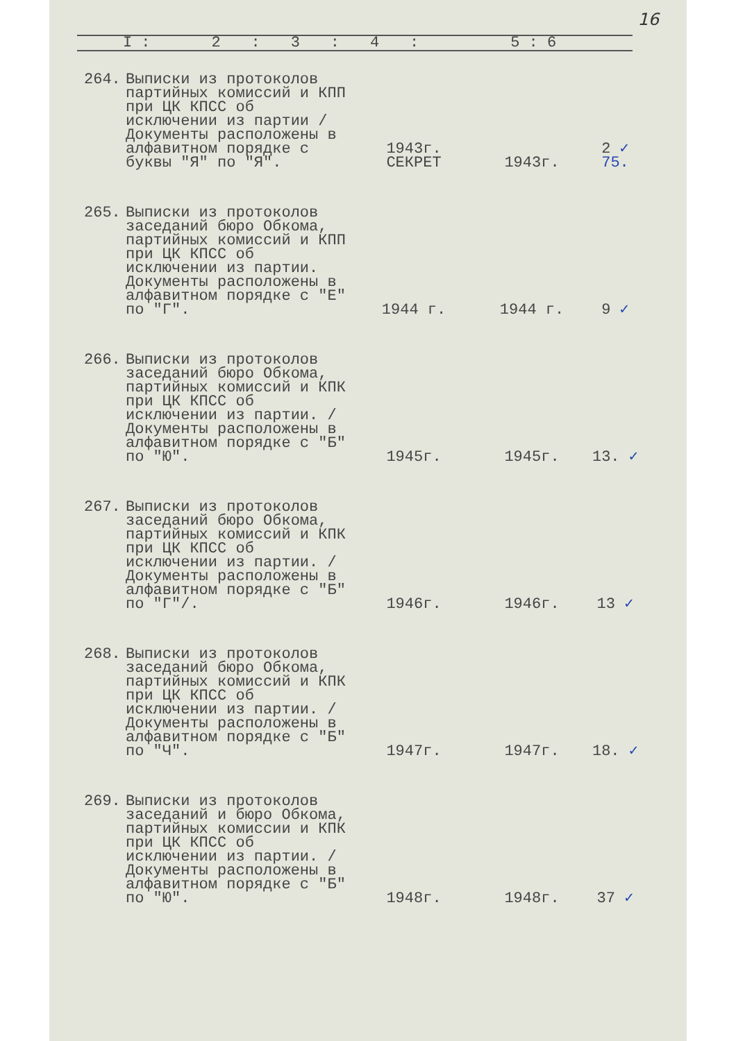16
| I : | 2 | : | 3 | : | 4 | : | 5 : 6 |
| --- | --- | --- | --- | --- | --- | --- | --- |
| 264. | Выписки из протоколов партийных комиссий и КПП при ЦК КПСС об исключении из партии / Документы расположены в алфавитном порядке с буквы "Я" по "Я". | 1943г. СЕКРЕТ | 1943г. | 2 ✓ 75. |
| 265. | Выписки из протоколов заседаний бюро Обкома, партийных комиссий и КПП при ЦК КПСС об исключении из партии. Документы расположены в алфавитном порядке с "Е" по "Г". | 1944 г. | 1944 г. | 9 ✓ |
| 266. | Выписки из протоколов заседаний бюро Обкома, партийных комиссий и КПК при ЦК КПСС об исключении из партии. / Документы расположены в алфавитном порядке с "Б" по "Ю". | 1945г. | 1945г. | 13. ✓ |
| 267. | Выписки из протоколов заседаний бюро Обкома, партийных комиссий и КПК при ЦК КПСС об исключении из партии. /Документы расположены в алфавитном порядке с "Б" по "Г"/. | 1946г. | 1946г. | 13 ✓ |
| 268. | Выписки из протоколов заседаний бюро Обкома, партийных комиссий и КПК при ЦК КПСС об исключении из партии. /Документы расположены в алфавитном порядке с "Б" по "Ч". | 1947г. | 1947г. | 18. ✓ |
| 269. | Выписки из протоколов заседаний и бюро Обкома, партийных комиссии и КПК при ЦК КПСС об исключении из партии. /Документы расположены в алфавитном порядке с "Б" по "Ю". | 1948г. | 1948г. | 37 ✓ |